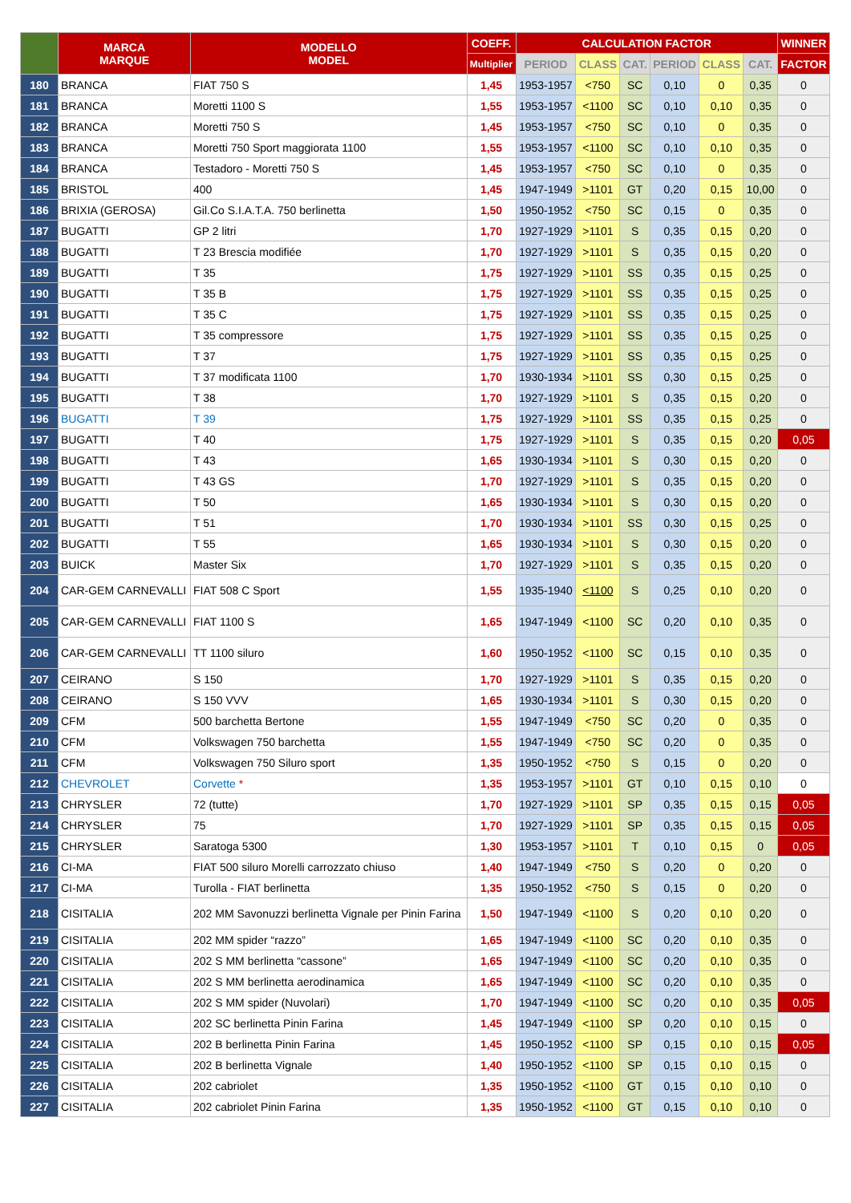| | MARCA MARQUE | MODELLO MODEL | COEFF. | CALCULATION FACTOR | | | | | | WINNER |
| --- | --- | --- | --- | --- | --- | --- | --- | --- | --- | --- |
| | | | Multiplier | PERIOD | CLASS | CAT. | PERIOD | CLASS | CAT. | FACTOR |
| 180 | BRANCA | FIAT 750 S | 1,45 | 1953-1957 | <750 | SC | 0,10 | 0 | 0,35 | 0 |
| 181 | BRANCA | Moretti 1100 S | 1,55 | 1953-1957 | <1100 | SC | 0,10 | 0,10 | 0,35 | 0 |
| 182 | BRANCA | Moretti 750 S | 1,45 | 1953-1957 | <750 | SC | 0,10 | 0 | 0,35 | 0 |
| 183 | BRANCA | Moretti 750 Sport maggiorata 1100 | 1,55 | 1953-1957 | <1100 | SC | 0,10 | 0,10 | 0,35 | 0 |
| 184 | BRANCA | Testadoro - Moretti 750 S | 1,45 | 1953-1957 | <750 | SC | 0,10 | 0 | 0,35 | 0 |
| 185 | BRISTOL | 400 | 1,45 | 1947-1949 | >1101 | GT | 0,20 | 0,15 | 10,00 | 0 |
| 186 | BRIXIA (GEROSA) | Gil.Co S.I.A.T.A. 750 berlinetta | 1,50 | 1950-1952 | <750 | SC | 0,15 | 0 | 0,35 | 0 |
| 187 | BUGATTI | GP 2 litri | 1,70 | 1927-1929 | >1101 | S | 0,35 | 0,15 | 0,20 | 0 |
| 188 | BUGATTI | T 23 Brescia modifiée | 1,70 | 1927-1929 | >1101 | S | 0,35 | 0,15 | 0,20 | 0 |
| 189 | BUGATTI | T 35 | 1,75 | 1927-1929 | >1101 | SS | 0,35 | 0,15 | 0,25 | 0 |
| 190 | BUGATTI | T 35 B | 1,75 | 1927-1929 | >1101 | SS | 0,35 | 0,15 | 0,25 | 0 |
| 191 | BUGATTI | T 35 C | 1,75 | 1927-1929 | >1101 | SS | 0,35 | 0,15 | 0,25 | 0 |
| 192 | BUGATTI | T 35 compressore | 1,75 | 1927-1929 | >1101 | SS | 0,35 | 0,15 | 0,25 | 0 |
| 193 | BUGATTI | T 37 | 1,75 | 1927-1929 | >1101 | SS | 0,35 | 0,15 | 0,25 | 0 |
| 194 | BUGATTI | T 37 modificata 1100 | 1,70 | 1930-1934 | >1101 | SS | 0,30 | 0,15 | 0,25 | 0 |
| 195 | BUGATTI | T 38 | 1,70 | 1927-1929 | >1101 | S | 0,35 | 0,15 | 0,20 | 0 |
| 196 | BUGATTI | T 39 | 1,75 | 1927-1929 | >1101 | SS | 0,35 | 0,15 | 0,25 | 0 |
| 197 | BUGATTI | T 40 | 1,75 | 1927-1929 | >1101 | S | 0,35 | 0,15 | 0,20 | 0,05 |
| 198 | BUGATTI | T 43 | 1,65 | 1930-1934 | >1101 | S | 0,30 | 0,15 | 0,20 | 0 |
| 199 | BUGATTI | T 43 GS | 1,70 | 1927-1929 | >1101 | S | 0,35 | 0,15 | 0,20 | 0 |
| 200 | BUGATTI | T 50 | 1,65 | 1930-1934 | >1101 | S | 0,30 | 0,15 | 0,20 | 0 |
| 201 | BUGATTI | T 51 | 1,70 | 1930-1934 | >1101 | SS | 0,30 | 0,15 | 0,25 | 0 |
| 202 | BUGATTI | T 55 | 1,65 | 1930-1934 | >1101 | S | 0,30 | 0,15 | 0,20 | 0 |
| 203 | BUICK | Master Six | 1,70 | 1927-1929 | >1101 | S | 0,35 | 0,15 | 0,20 | 0 |
| 204 | CAR-GEM CARNEVALLI | FIAT 508 C Sport | 1,55 | 1935-1940 | <1100 | S | 0,25 | 0,10 | 0,20 | 0 |
| 205 | CAR-GEM CARNEVALLI | FIAT 1100 S | 1,65 | 1947-1949 | <1100 | SC | 0,20 | 0,10 | 0,35 | 0 |
| 206 | CAR-GEM CARNEVALLI | TT 1100 siluro | 1,60 | 1950-1952 | <1100 | SC | 0,15 | 0,10 | 0,35 | 0 |
| 207 | CEIRANO | S 150 | 1,70 | 1927-1929 | >1101 | S | 0,35 | 0,15 | 0,20 | 0 |
| 208 | CEIRANO | S 150 VVV | 1,65 | 1930-1934 | >1101 | S | 0,30 | 0,15 | 0,20 | 0 |
| 209 | CFM | 500 barchetta Bertone | 1,55 | 1947-1949 | <750 | SC | 0,20 | 0 | 0,35 | 0 |
| 210 | CFM | Volkswagen 750 barchetta | 1,55 | 1947-1949 | <750 | SC | 0,20 | 0 | 0,35 | 0 |
| 211 | CFM | Volkswagen 750 Siluro sport | 1,35 | 1950-1952 | <750 | S | 0,15 | 0 | 0,20 | 0 |
| 212 | CHEVROLET | Corvette * | 1,35 | 1953-1957 | >1101 | GT | 0,10 | 0,15 | 0,10 | 0 |
| 213 | CHRYSLER | 72 (tutte) | 1,70 | 1927-1929 | >1101 | SP | 0,35 | 0,15 | 0,15 | 0,05 |
| 214 | CHRYSLER | 75 | 1,70 | 1927-1929 | >1101 | SP | 0,35 | 0,15 | 0,15 | 0,05 |
| 215 | CHRYSLER | Saratoga 5300 | 1,30 | 1953-1957 | >1101 | T | 0,10 | 0,15 | 0 | 0,05 |
| 216 | CI-MA | FIAT 500 siluro Morelli carrozzato chiuso | 1,40 | 1947-1949 | <750 | S | 0,20 | 0 | 0,20 | 0 |
| 217 | CI-MA | Turolla - FIAT berlinetta | 1,35 | 1950-1952 | <750 | S | 0,15 | 0 | 0,20 | 0 |
| 218 | CISITALIA | 202 MM Savonuzzi berlinetta Vignale per Pinin Farina | 1,50 | 1947-1949 | <1100 | S | 0,20 | 0,10 | 0,20 | 0 |
| 219 | CISITALIA | 202 MM spider “razzo” | 1,65 | 1947-1949 | <1100 | SC | 0,20 | 0,10 | 0,35 | 0 |
| 220 | CISITALIA | 202 S MM berlinetta “cassone” | 1,65 | 1947-1949 | <1100 | SC | 0,20 | 0,10 | 0,35 | 0 |
| 221 | CISITALIA | 202 S MM berlinetta aerodinamica | 1,65 | 1947-1949 | <1100 | SC | 0,20 | 0,10 | 0,35 | 0 |
| 222 | CISITALIA | 202 S MM spider (Nuvolari) | 1,70 | 1947-1949 | <1100 | SC | 0,20 | 0,10 | 0,35 | 0,05 |
| 223 | CISITALIA | 202 SC berlinetta Pinin Farina | 1,45 | 1947-1949 | <1100 | SP | 0,20 | 0,10 | 0,15 | 0 |
| 224 | CISITALIA | 202 B berlinetta Pinin Farina | 1,45 | 1950-1952 | <1100 | SP | 0,15 | 0,10 | 0,15 | 0,05 |
| 225 | CISITALIA | 202 B berlinetta Vignale | 1,40 | 1950-1952 | <1100 | SP | 0,15 | 0,10 | 0,15 | 0 |
| 226 | CISITALIA | 202 cabriolet | 1,35 | 1950-1952 | <1100 | GT | 0,15 | 0,10 | 0,10 | 0 |
| 227 | CISITALIA | 202 cabriolet Pinin Farina | 1,35 | 1950-1952 | <1100 | GT | 0,15 | 0,10 | 0,10 | 0 |